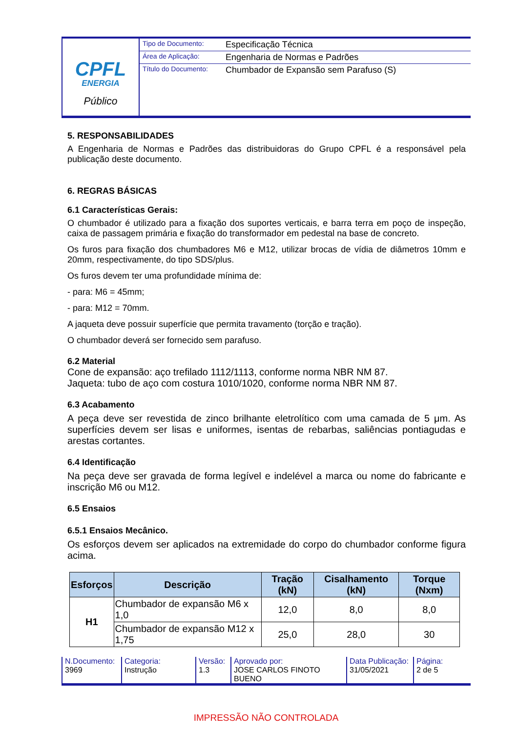CPFL
ENERGIA
Público
Tipo de Documento: Especificação Técnica
Área de Aplicação: Engenharia de Normas e Padrões
Título do Documento: Chumbador de Expansão sem Parafuso (S)
5. RESPONSABILIDADES
A Engenharia de Normas e Padrões das distribuidoras do Grupo CPFL é a responsável pela publicação deste documento.
6. REGRAS BÁSICAS
6.1 Características Gerais:
O chumbador é utilizado para a fixação dos suportes verticais, e barra terra em poço de inspeção, caixa de passagem primária e fixação do transformador em pedestal na base de concreto.
Os furos para fixação dos chumbadores M6 e M12, utilizar brocas de vídia de diâmetros 10mm e 20mm, respectivamente, do tipo SDS/plus.
Os furos devem ter uma profundidade mínima de:
- para: M6 = 45mm;
- para: M12 = 70mm.
A jaqueta deve possuir superfície que permita travamento (torção e tração).
O chumbador deverá ser fornecido sem parafuso.
6.2 Material
Cone de expansão: aço trefilado 1112/1113, conforme norma NBR NM 87.
Jaqueta: tubo de aço com costura 1010/1020, conforme norma NBR NM 87.
6.3 Acabamento
A peça deve ser revestida de zinco brilhante eletrolítico com uma camada de 5 μm. As superfícies devem ser lisas e uniformes, isentas de rebarbas, saliências pontiagudas e arestas cortantes.
6.4 Identificação
Na peça deve ser gravada de forma legível e indelével a marca ou nome do fabricante e inscrição M6 ou M12.
6.5 Ensaios
6.5.1 Ensaios Mecânico.
Os esforços devem ser aplicados na extremidade do corpo do chumbador conforme figura acima.
| Esforços | Descrição | Tração (kN) | Cisalhamento (kN) | Torque (Nxm) |
| --- | --- | --- | --- | --- |
| H1 | Chumbador de expansão M6 x 1,0 | 12,0 | 8,0 | 8,0 |
| | Chumbador de expansão M12 x 1,75 | 25,0 | 28,0 | 30 |
N.Documento:
3969
Categoria:
Instrução
Versão:
1.3
Aprovado por:
JOSE CARLOS FINOTO BUENO
Data Publicação:
31/05/2021
Página:
2 de 5
IMPRESSÃO NÃO CONTROLADA